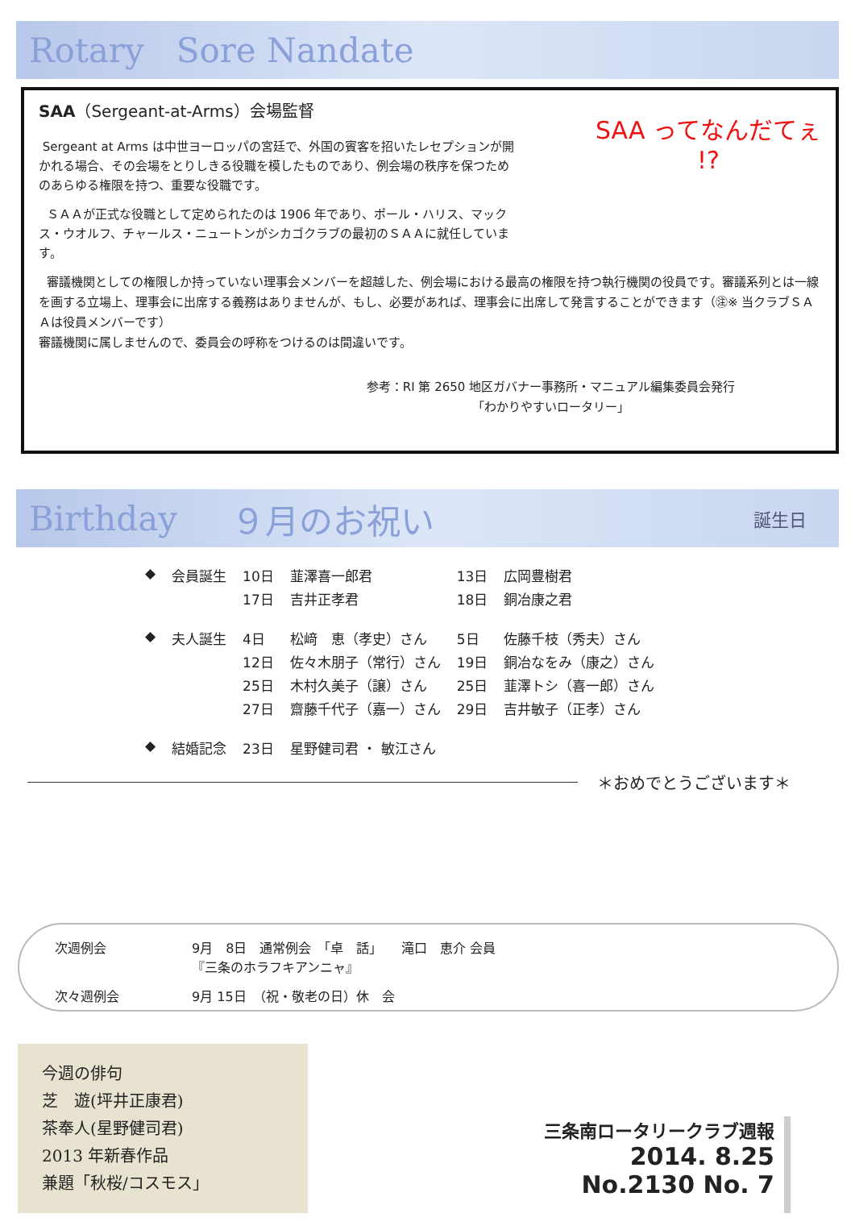Rotary Sore Nandate
SAA ってなんだてぇ
!?
SAA（Sergeant-at-Arms）会場監督
Sergeant at Arms は中世ヨーロッパの宮廷で、外国の賓客を招いたレセプションが開かれる場合、その会場をとりしきる役職を模したものであり、例会場の秩序を保つためのあらゆる権限を持つ、重要な役職です。
ＳＡＡが正式な役職として定められたのは 1906 年であり、ポール・ハリス、マックス・ウオルフ、チャールス・ニュートンがシカゴクラブの最初のＳＡＡに就任しています。
審議機関としての権限しか持っていない理事会メンバーを超越した、例会場における最高の権限を持つ執行機関の役員です。審議系列とは一線を画する立場上、理事会に出席する義務はありませんが、もし、必要があれば、理事会に出席して発言することができます（㊟※ 当クラブＳＡＡは役員メンバーです）
審議機関に属しませんので、委員会の呼称をつけるのは間違いです。
参考：RI 第 2650 地区ガバナー事務所・マニュアル編集委員会発行
「わかりやすいロータリー」
Birthday ９月のお祝い 誕生日
| ◆ | 会員誕生 | 10日 | 韮澤喜一郎君 | 13日 | 広岡豊樹君 |
| | | 17日 | 吉井正孝君 | 18日 | 銅冶康之君 |
| ◆ | 夫人誕生 | 4日 | 松﨑 恵（孝史）さん | 5日 | 佐藤千枝（秀夫）さん |
| | | 12日 | 佐々木朋子（常行）さん | 19日 | 銅冶なをみ（康之）さん |
| | | 25日 | 木村久美子（譲）さん | 25日 | 韮澤トシ（喜一郎）さん |
| | | 27日 | 齋藤千代子（嘉一）さん | 29日 | 吉井敏子（正孝）さん |
| ◆ | 結婚記念 | 23日 | 星野健司君 ・ 敏江さん | | |
＊おめでとうございます＊
| 次週例会 | 9月 8日 通常例会 「卓 話」 滝口 恵介 会員 『三条のホラフキアンニャ』 |
| 次々週例会 | 9月 15日 （祝・敬老の日）休 会 |
今週の俳句
芝　遊(坪井正康君)
茶奉人(星野健司君)
2013 年新春作品
兼題「秋桜/コスモス」
三条南ロータリークラブ週報
2014. 8.25
No.2130 No. 7